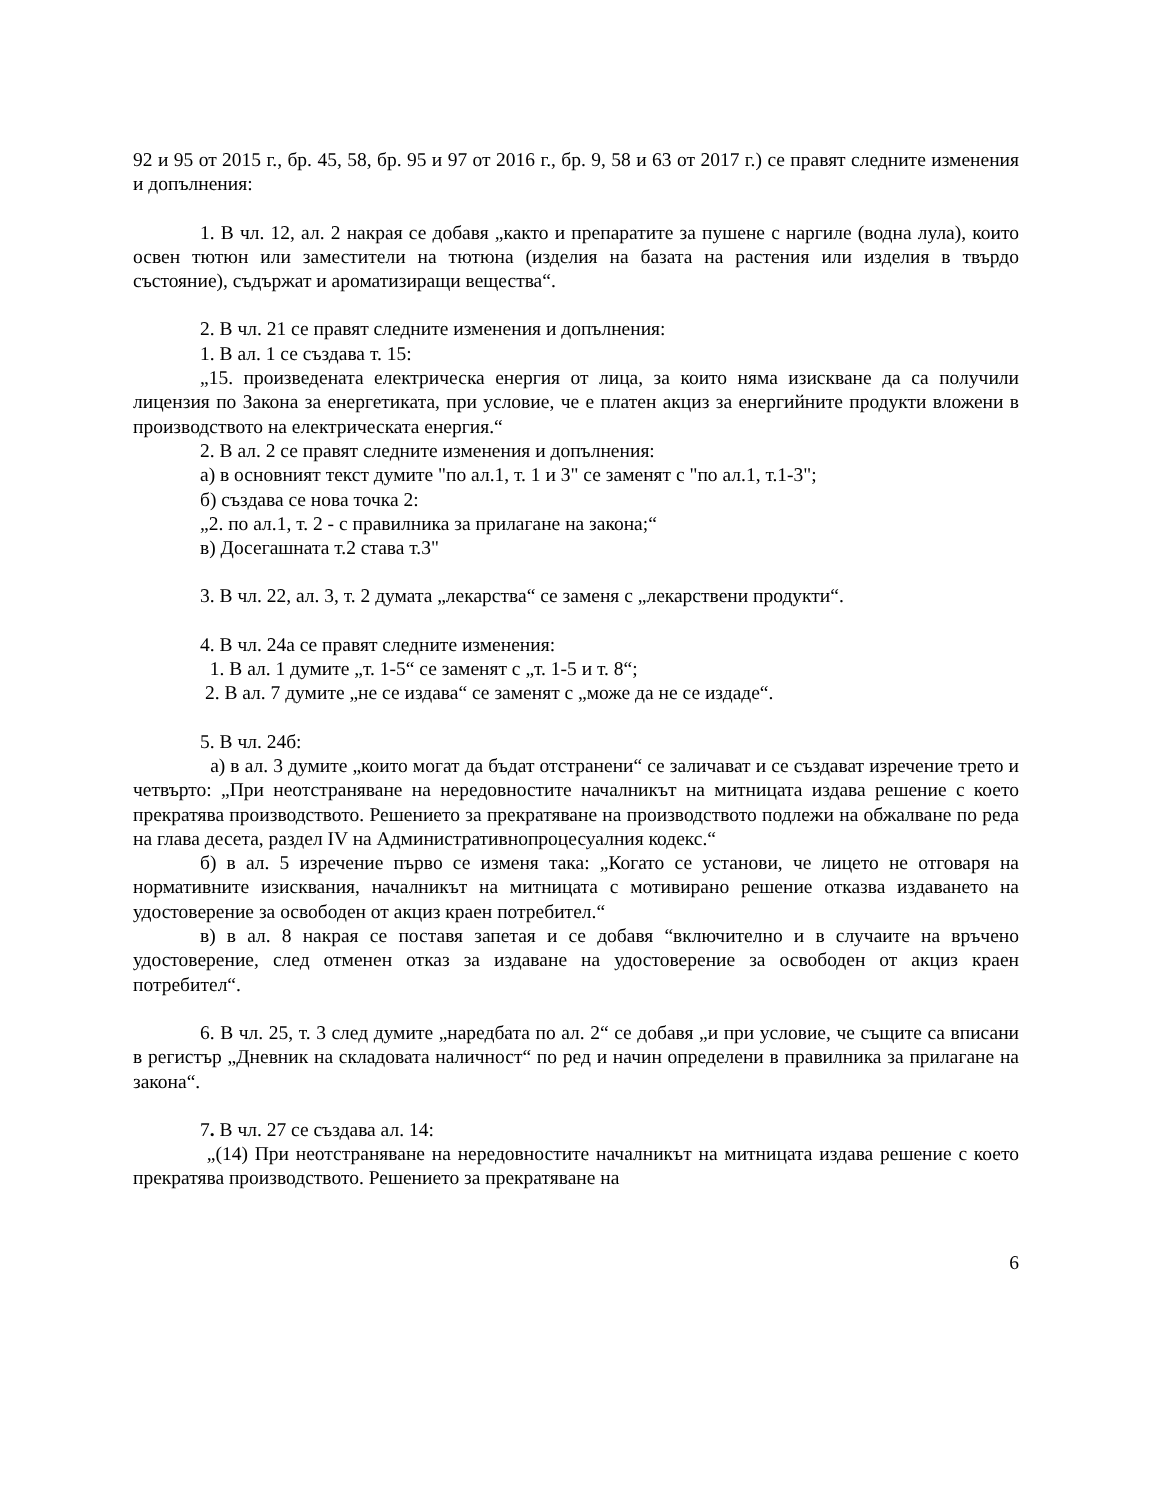92 и 95 от 2015 г., бр. 45, 58, бр. 95 и 97 от 2016 г., бр. 9, 58 и 63 от 2017 г.) се правят следните изменения и допълнения:
1. В чл. 12, ал. 2 накрая се добавя „както и препаратите за пушене с наргиле (водна лула), които освен тютюн или заместители на тютюна (изделия на базата на растения или изделия в твърдо състояние), съдържат и ароматизиращи вещества“.
2. В чл. 21 се правят следните изменения и допълнения:
1. В ал. 1 се създава т. 15:
„15. произведената електрическа енергия от лица, за които няма изискване да са получили лицензия по Закона за енергетиката, при условие, че е платен акциз за енергийните продукти вложени в производството на електрическата енергия.“
2. В ал. 2 се правят следните изменения и допълнения:
а) в основният текст думите "по ал.1, т. 1 и 3" се заменят с "по ал.1, т.1-3";
б) създава се нова точка 2:
„2. по ал.1, т. 2 - с правилника за прилагане на закона;“
в) Досегашната т.2 става т.3"
3. В чл. 22, ал. 3, т. 2 думата „лекарства“ се заменя с „лекарствени продукти“.
4. В чл. 24а се правят следните изменения:
1. В ал. 1 думите „т. 1-5“ се заменят с „т. 1-5 и т. 8“;
2. В ал. 7 думите „не се издава“ се заменят с „може да не се издаде“.
5. В чл. 24б:
а) в ал. 3 думите „които могат да бъдат отстранени“ се заличават и се създават изречение трето и четвърто: „При неотстраняване на нередовностите началникът на митницата издава решение с което прекратява производството. Решението за прекратяване на производството подлежи на обжалване по реда на глава десета, раздел IV на Административнопроцесуалния кодекс.“
б) в ал. 5 изречение първо се изменя така: „Когато се установи, че лицето не отговаря на нормативните изисквания, началникът на митницата с мотивирано решение отказва издаването на удостоверение за освободен от акциз краен потребител.“
в) в ал. 8 накрая се поставя запетая и се добавя “включително и в случаите на връчено удостоверение, след отменен отказ за издаване на удостоверение за освободен от акциз краен потребител“.
6. В чл. 25, т. 3 след думите „наредбата по ал. 2“ се добавя „и при условие, че същите са вписани в регистър „Дневник на складовата наличност“ по ред и начин определени в правилника за прилагане на закона“.
7. В чл. 27 се създава ал. 14:
„(14) При неотстраняване на нередовностите началникът на митницата издава решение с което прекратява производството. Решението за прекратяване на
6